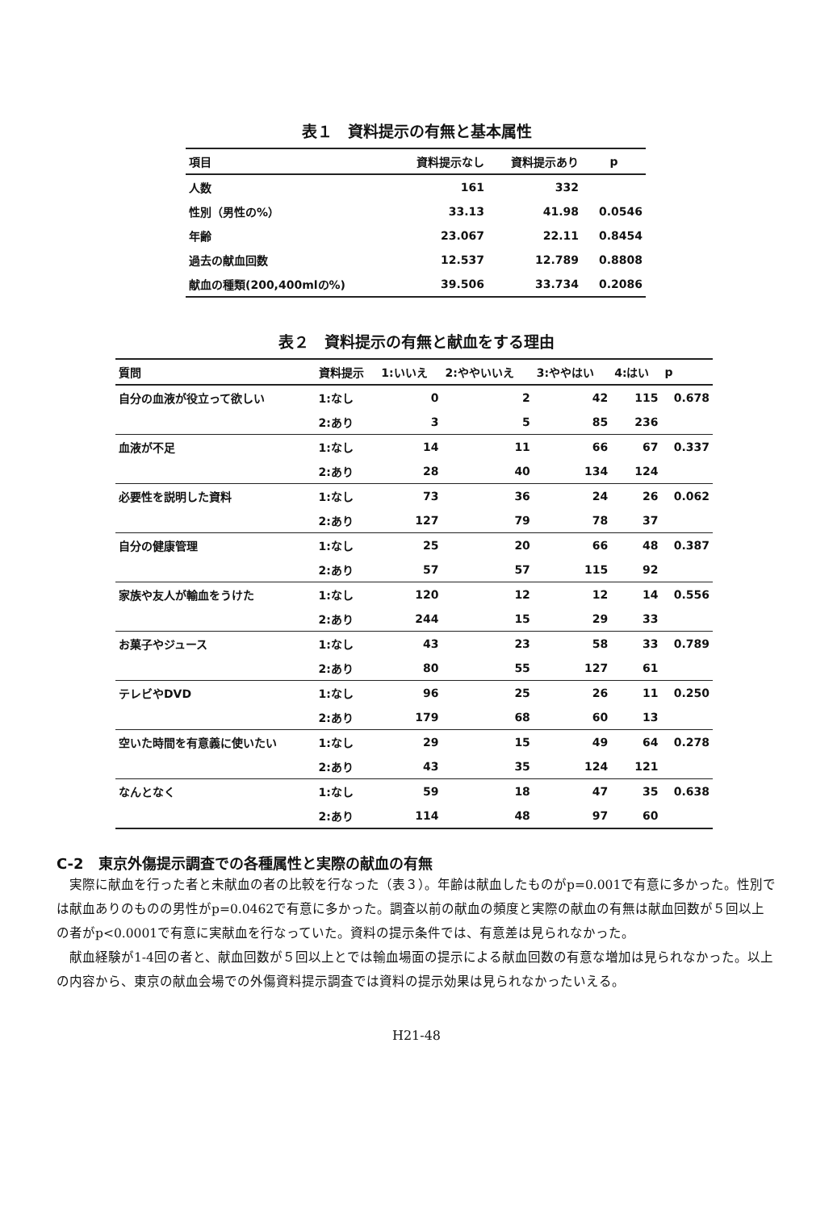表１　資料提示の有無と基本属性
| 項目 | 資料提示なし | 資料提示あり | p |
| --- | --- | --- | --- |
| 人数 | 161 | 332 | |
| 性別（男性の%） | 33.13 | 41.98 | 0.0546 |
| 年齢 | 23.067 | 22.11 | 0.8454 |
| 過去の献血回数 | 12.537 | 12.789 | 0.8808 |
| 献血の種類(200,400mlの%) | 39.506 | 33.734 | 0.2086 |
表２　資料提示の有無と献血をする理由
| 質問 | 資料提示 | 1:いいえ | 2:ややいいえ | 3:ややはい | 4:はい | p |
| --- | --- | --- | --- | --- | --- | --- |
| 自分の血液が役立って欲しい | 1:なし | 0 | 2 | 42 | 115 | 0.678 |
| | 2:あり | 3 | 5 | 85 | 236 | |
| 血液が不足 | 1:なし | 14 | 11 | 66 | 67 | 0.337 |
| | 2:あり | 28 | 40 | 134 | 124 | |
| 必要性を説明した資料 | 1:なし | 73 | 36 | 24 | 26 | 0.062 |
| | 2:あり | 127 | 79 | 78 | 37 | |
| 自分の健康管理 | 1:なし | 25 | 20 | 66 | 48 | 0.387 |
| | 2:あり | 57 | 57 | 115 | 92 | |
| 家族や友人が輸血をうけた | 1:なし | 120 | 12 | 12 | 14 | 0.556 |
| | 2:あり | 244 | 15 | 29 | 33 | |
| お菓子やジュース | 1:なし | 43 | 23 | 58 | 33 | 0.789 |
| | 2:あり | 80 | 55 | 127 | 61 | |
| テレビやDVD | 1:なし | 96 | 25 | 26 | 11 | 0.250 |
| | 2:あり | 179 | 68 | 60 | 13 | |
| 空いた時間を有意義に使いたい | 1:なし | 29 | 15 | 49 | 64 | 0.278 |
| | 2:あり | 43 | 35 | 124 | 121 | |
| なんとなく | 1:なし | 59 | 18 | 47 | 35 | 0.638 |
| | 2:あり | 114 | 48 | 97 | 60 | |
C-2　東京外傷提示調査での各種属性と実際の献血の有無
　実際に献血を行った者と未献血の者の比較を行なった（表３）。年齢は献血したものがp=0.001で有意に多かった。性別では献血ありのものの男性がp=0.0462で有意に多かった。調査以前の献血の頻度と実際の献血の有無は献血回数が５回以上の者がp<0.0001で有意に実献血を行なっていた。資料の提示条件では、有意差は見られなかった。
　献血経験が1-4回の者と、献血回数が５回以上とでは輸血場面の提示による献血回数の有意な増加は見られなかった。以上の内容から、東京の献血会場での外傷資料提示調査では資料の提示効果は見られなかったいえる。
H21-48